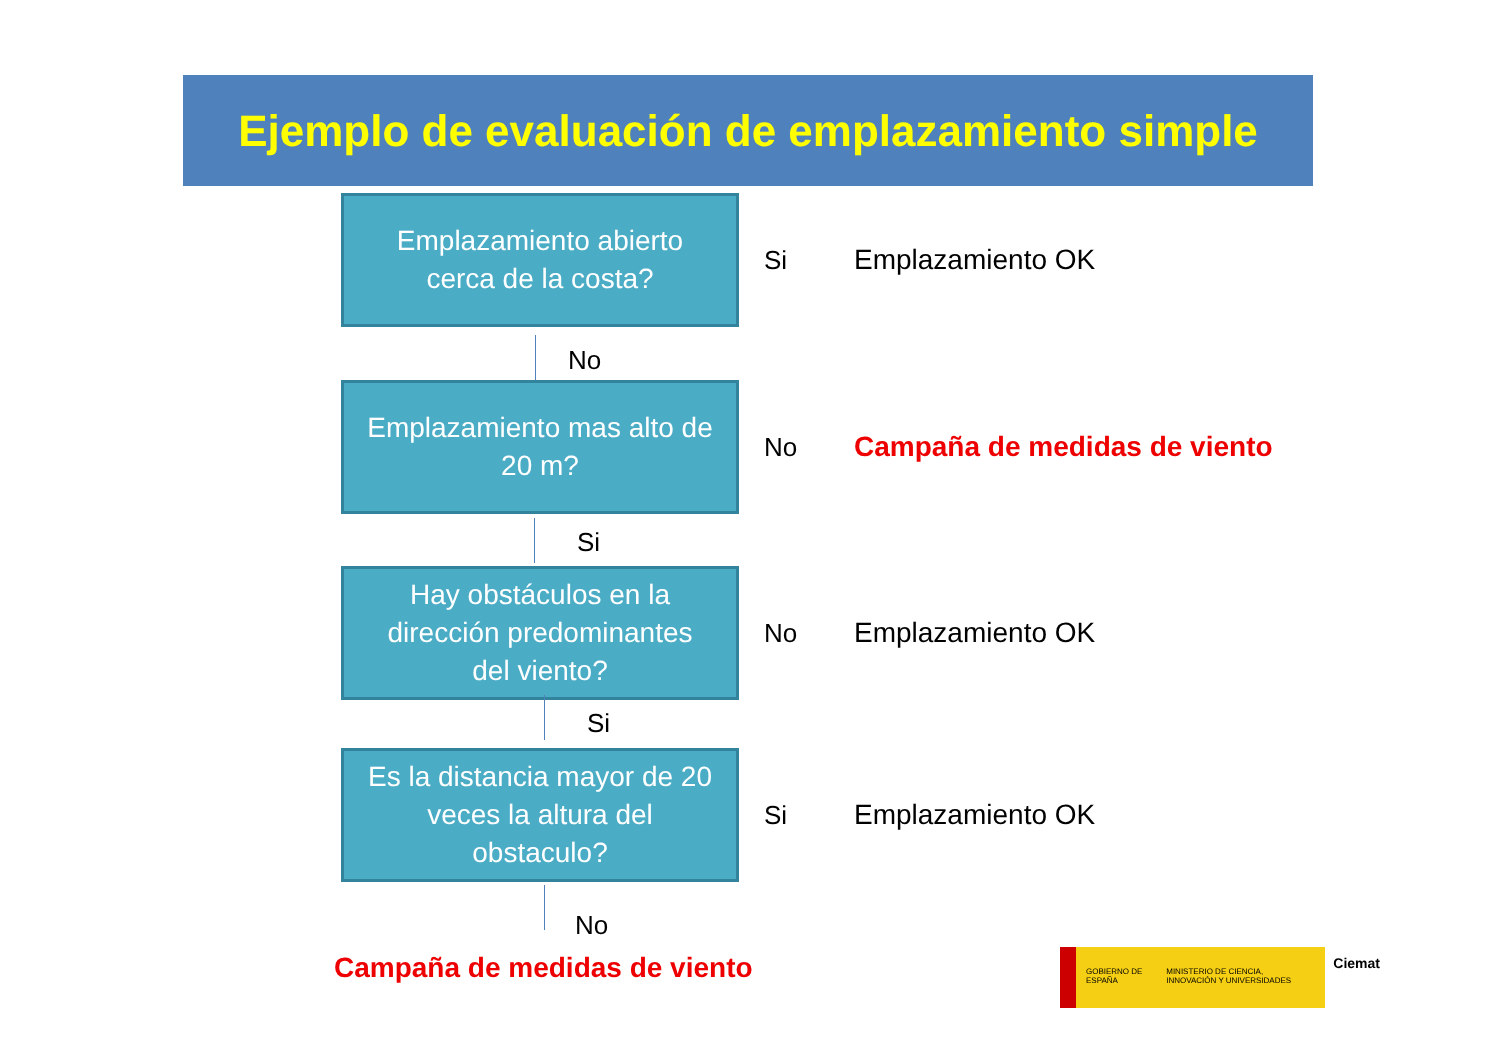Ejemplo de evaluación de emplazamiento simple
Emplazamiento abierto
cerca de la costa?
Si Emplazamiento OK
No
Emplazamiento mas alto de
20 m?
No Campaña de medidas de viento
Si
Hay obstáculos en la
dirección predominantes
del viento?
No Emplazamiento OK
Si
Es la distancia mayor de 20
veces la altura del
obstaculo?
Si Emplazamiento OK
No
Campaña de medidas de viento
GOBIERNO DE ESPAÑA MINISTERIO DE CIENCIA, INNOVACIÓN Y UNIVERSIDADES
Ciemat